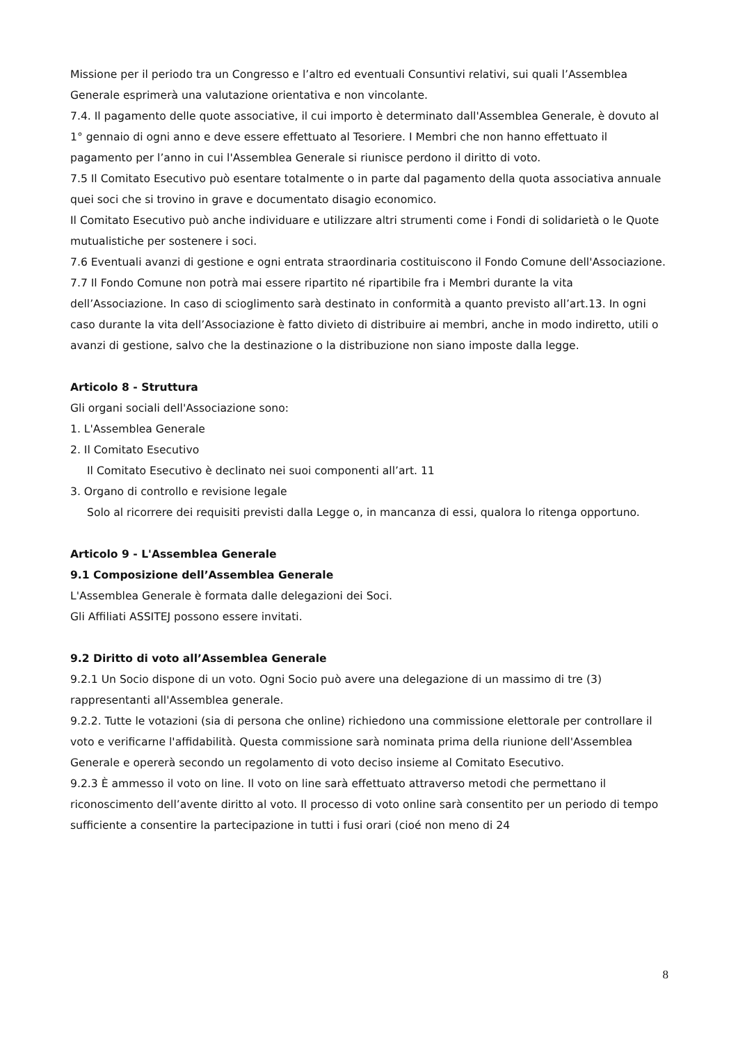Missione per il periodo tra un Congresso e l’altro ed eventuali Consuntivi relativi, sui quali l’Assemblea Generale esprimerà una valutazione orientativa e non vincolante.
7.4. Il pagamento delle quote associative, il cui importo è determinato dall'Assemblea Generale, è dovuto al 1° gennaio di ogni anno e deve essere effettuato al Tesoriere. I Membri che non hanno effettuato il pagamento per l’anno in cui l'Assemblea Generale si riunisce perdono il diritto di voto.
7.5 Il Comitato Esecutivo può esentare totalmente o in parte dal pagamento della quota associativa annuale quei soci che si trovino in grave e documentato disagio economico.
Il Comitato Esecutivo può anche individuare e utilizzare altri strumenti come i Fondi di solidarietà o le Quote mutualistiche per sostenere i soci.
7.6 Eventuali avanzi di gestione e ogni entrata straordinaria costituiscono il Fondo Comune dell'Associazione.
7.7 Il Fondo Comune non potrà mai essere ripartito né ripartibile fra i Membri durante la vita dell’Associazione. In caso di scioglimento sarà destinato in conformità a quanto previsto all’art.13. In ogni caso durante la vita dell’Associazione è fatto divieto di distribuire ai membri, anche in modo indiretto, utili o avanzi di gestione, salvo che la destinazione o la distribuzione non siano imposte dalla legge.
Articolo 8 - Struttura
Gli organi sociali dell'Associazione sono:
1. L'Assemblea Generale
2. Il Comitato Esecutivo
Il Comitato Esecutivo è declinato nei suoi componenti all’art. 11
3. Organo di controllo e revisione legale
Solo al ricorrere dei requisiti previsti dalla Legge o, in mancanza di essi, qualora lo ritenga opportuno.
Articolo 9 - L'Assemblea Generale
9.1 Composizione dell’Assemblea Generale
L'Assemblea Generale è formata dalle delegazioni dei Soci.
Gli Affiliati ASSITEJ possono essere invitati.
9.2 Diritto di voto all’Assemblea Generale
9.2.1 Un Socio dispone di un voto. Ogni Socio può avere una delegazione di un massimo di tre (3) rappresentanti all'Assemblea generale.
9.2.2. Tutte le votazioni (sia di persona che online) richiedono una commissione elettorale per controllare il voto e verificarne l'affidabilità. Questa commissione sarà nominata prima della riunione dell'Assemblea Generale e opererà secondo un regolamento di voto deciso insieme al Comitato Esecutivo.
9.2.3 È ammesso il voto on line. Il voto on line sarà effettuato attraverso metodi che permettano il riconoscimento dell’avente diritto al voto. Il processo di voto online sarà consentito per un periodo di tempo sufficiente a consentire la partecipazione in tutti i fusi orari (cioé non meno di 24
8